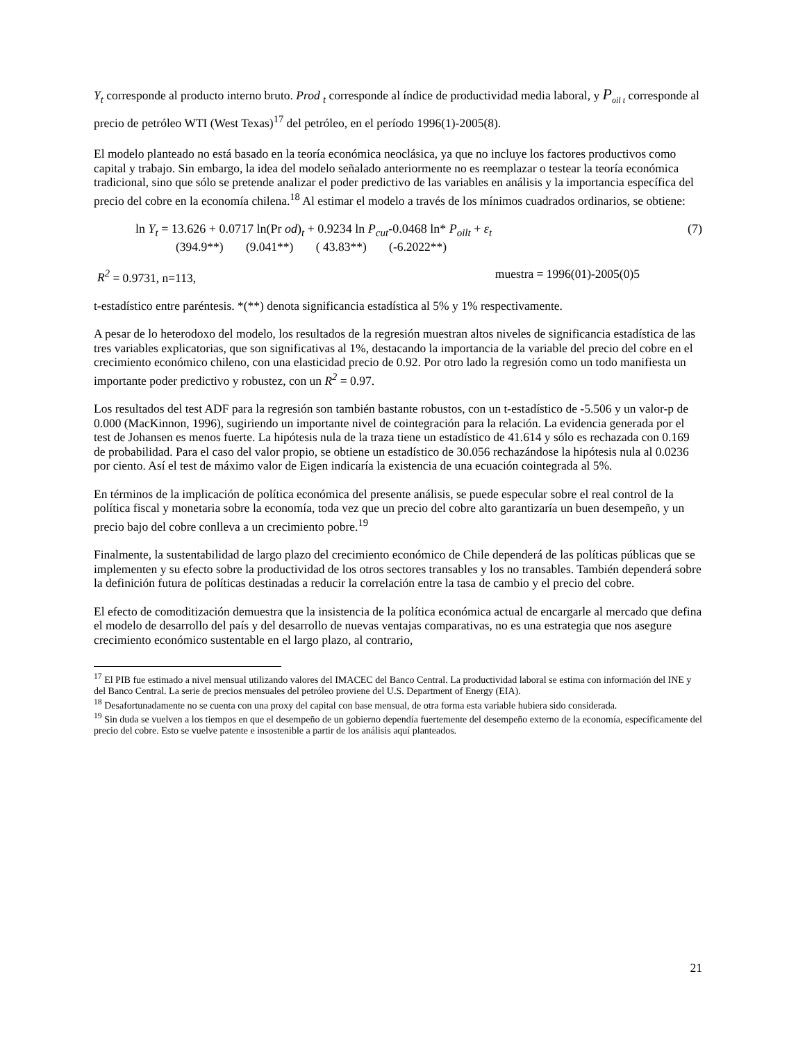Y<sub>t</sub> corresponde al producto interno bruto. Prod <sub>t</sub> corresponde al índice de productividad media laboral, y P<sub>oil t</sub> corresponde al precio de petróleo WTI (West Texas)<sup>17</sup> del petróleo, en el período 1996(1)-2005(8).
El modelo planteado no está basado en la teoría económica neoclásica, ya que no incluye los factores productivos como capital y trabajo. Sin embargo, la idea del modelo señalado anteriormente no es reemplazar o testear la teoría económica tradicional, sino que sólo se pretende analizar el poder predictivo de las variables en análisis y la importancia específica del precio del cobre en la economía chilena.<sup>18</sup> Al estimar el modelo a través de los mínimos cuadrados ordinarios, se obtiene:
ln Y<sub>t</sub> = 13.626 + 0.0717 ln(Pr od)<sub>t</sub> + 0.9234 ln P<sub>cut</sub>-0.0468 ln* P<sub>oilt</sub> + ε<sub>t</sub> (7)
(394.9**) (9.041**) ( 43.83**) (-6.2022**)
R<sup>2</sup> = 0.9731, n=113, muestra = 1996(01)-2005(0)5
t-estadístico entre paréntesis. *(**) denota significancia estadística al 5% y 1% respectivamente.
A pesar de lo heterodoxo del modelo, los resultados de la regresión muestran altos niveles de significancia estadística de las tres variables explicatorias, que son significativas al 1%, destacando la importancia de la variable del precio del cobre en el crecimiento económico chileno, con una elasticidad precio de 0.92. Por otro lado la regresión como un todo manifiesta un importante poder predictivo y robustez, con un R<sup>2</sup> = 0.97.
Los resultados del test ADF para la regresión son también bastante robustos, con un t-estadístico de -5.506 y un valor-p de 0.000 (MacKinnon, 1996), sugiriendo un importante nivel de cointegración para la relación. La evidencia generada por el test de Johansen es menos fuerte. La hipótesis nula de la traza tiene un estadístico de 41.614 y sólo es rechazada con 0.169 de probabilidad. Para el caso del valor propio, se obtiene un estadístico de 30.056 rechazándose la hipótesis nula al 0.0236 por ciento. Así el test de máximo valor de Eigen indicaría la existencia de una ecuación cointegrada al 5%.
En términos de la implicación de política económica del presente análisis, se puede especular sobre el real control de la política fiscal y monetaria sobre la economía, toda vez que un precio del cobre alto garantizaría un buen desempeño, y un precio bajo del cobre conlleva a un crecimiento pobre.<sup>19</sup>
Finalmente, la sustentabilidad de largo plazo del crecimiento económico de Chile dependerá de las políticas públicas que se implementen y su efecto sobre la productividad de los otros sectores transables y los no transables. También dependerá sobre la definición futura de políticas destinadas a reducir la correlación entre la tasa de cambio y el precio del cobre.
El efecto de comoditización demuestra que la insistencia de la política económica actual de encargarle al mercado que defina el modelo de desarrollo del país y del desarrollo de nuevas ventajas comparativas, no es una estrategia que nos asegure crecimiento económico sustentable en el largo plazo, al contrario,
<sup>17</sup> El PIB fue estimado a nivel mensual utilizando valores del IMACEC del Banco Central. La productividad laboral se estima con información del INE y del Banco Central. La serie de precios mensuales del petróleo proviene del U.S. Department of Energy (EIA).
<sup>18</sup> Desafortunadamente no se cuenta con una proxy del capital con base mensual, de otra forma esta variable hubiera sido considerada.
<sup>19</sup> Sin duda se vuelven a los tiempos en que el desempeño de un gobierno dependía fuertemente del desempeño externo de la economía, específicamente del precio del cobre. Esto se vuelve patente e insostenible a partir de los análisis aquí planteados.
21